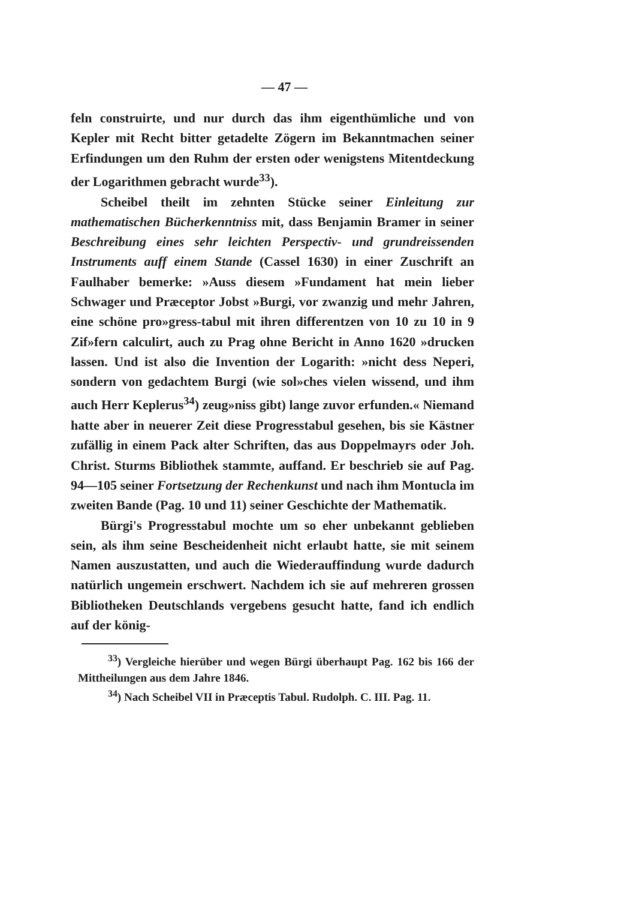— 47 —
feln construirte, und nur durch das ihm eigenthümliche und von Kepler mit Recht bitter getadelte Zögern im Bekanntmachen seiner Erfindungen um den Ruhm der ersten oder wenigstens Mitentdeckung der Logarithmen gebracht wurde<sup>33</sup>).
Scheibel theilt im zehnten Stücke seiner Einleitung zur mathematischen Bücherkenntniss mit, dass Benjamin Bramer in seiner Beschreibung eines sehr leichten Perspectiv- und grundreissenden Instruments auff einem Stande (Cassel 1630) in einer Zuschrift an Faulhaber bemerke: »Auss diesem »Fundament hat mein lieber Schwager und Præceptor Jobst »Burgi, vor zwanzig und mehr Jahren, eine schöne pro»gress-tabul mit ihren differentzen von 10 zu 10 in 9 Zif»fern calculirt, auch zu Prag ohne Bericht in Anno 1620 »drucken lassen. Und ist also die Invention der Logarith: »nicht dess Neperi, sondern von gedachtem Burgi (wie sol»ches vielen wissend, und ihm auch Herr Keplerus<sup>34</sup>) zeug»niss gibt) lange zuvor erfunden.« Niemand hatte aber in neuerer Zeit diese Progresstabul gesehen, bis sie Kästner zufällig in einem Pack alter Schriften, das aus Doppelmayrs oder Joh. Christ. Sturms Bibliothek stammte, auffand. Er beschrieb sie auf Pag. 94—105 seiner Fortsetzung der Rechenkunst und nach ihm Montucla im zweiten Bande (Pag. 10 und 11) seiner Geschichte der Mathematik.
Bürgi's Progresstabul mochte um so eher unbekannt geblieben sein, als ihm seine Bescheidenheit nicht erlaubt hatte, sie mit seinem Namen auszustatten, und auch die Wiederauffindung wurde dadurch natürlich ungemein erschwert. Nachdem ich sie auf mehreren grossen Bibliotheken Deutschlands vergebens gesucht hatte, fand ich endlich auf der könig-
<sup>33</sup>) Vergleiche hierüber und wegen Bürgi überhaupt Pag. 162 bis 166 der Mittheilungen aus dem Jahre 1846.
<sup>34</sup>) Nach Scheibel VII in Præceptis Tabul. Rudolph. C. III. Pag. 11.